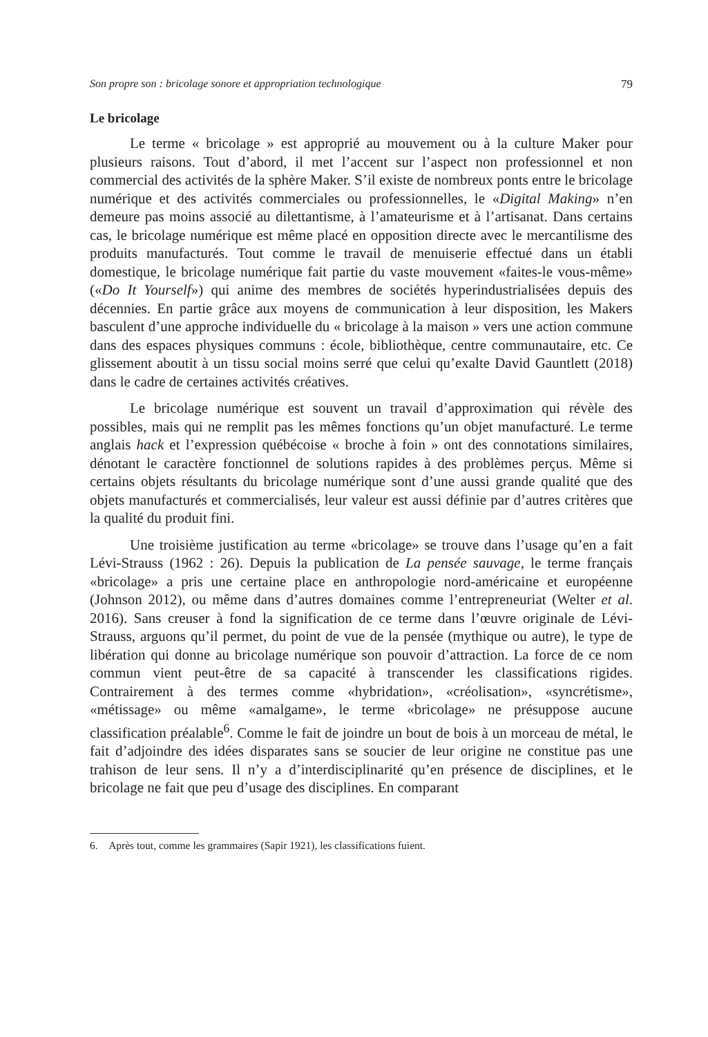Son propre son : bricolage sonore et appropriation technologique 79
Le bricolage
Le terme « bricolage » est approprié au mouvement ou à la culture Maker pour plusieurs raisons. Tout d’abord, il met l’accent sur l’aspect non professionnel et non commercial des activités de la sphère Maker. S’il existe de nombreux ponts entre le bricolage numérique et des activités commerciales ou professionnelles, le «Digital Making» n’en demeure pas moins associé au dilettantisme, à l’amateurisme et à l’artisanat. Dans certains cas, le bricolage numérique est même placé en opposition directe avec le mercantilisme des produits manufacturés. Tout comme le travail de menuiserie effectué dans un établi domestique, le bricolage numérique fait partie du vaste mouvement «faites-le vous-même» («Do It Yourself») qui anime des membres de sociétés hyperindustrialisées depuis des décennies. En partie grâce aux moyens de communication à leur disposition, les Makers basculent d’une approche individuelle du « bricolage à la maison » vers une action commune dans des espaces physiques communs : école, bibliothèque, centre communautaire, etc. Ce glissement aboutit à un tissu social moins serré que celui qu’exalte David Gauntlett (2018) dans le cadre de certaines activités créatives.
Le bricolage numérique est souvent un travail d’approximation qui révèle des possibles, mais qui ne remplit pas les mêmes fonctions qu’un objet manufacturé. Le terme anglais hack et l’expression québécoise « broche à foin » ont des connotations similaires, dénotant le caractère fonctionnel de solutions rapides à des problèmes perçus. Même si certains objets résultants du bricolage numérique sont d’une aussi grande qualité que des objets manufacturés et commercialisés, leur valeur est aussi définie par d’autres critères que la qualité du produit fini.
Une troisième justification au terme «bricolage» se trouve dans l’usage qu’en a fait Lévi-Strauss (1962 : 26). Depuis la publication de La pensée sauvage, le terme français «bricolage» a pris une certaine place en anthropologie nord-américaine et européenne (Johnson 2012), ou même dans d’autres domaines comme l’entrepreneuriat (Welter et al. 2016). Sans creuser à fond la signification de ce terme dans l’œuvre originale de Lévi-Strauss, arguons qu’il permet, du point de vue de la pensée (mythique ou autre), le type de libération qui donne au bricolage numérique son pouvoir d’attraction. La force de ce nom commun vient peut-être de sa capacité à transcender les classifications rigides. Contrairement à des termes comme «hybridation», «créolisation», «syncrétisme», «métissage» ou même «amalgame», le terme «bricolage» ne présuppose aucune classification préalable<sup>6</sup>. Comme le fait de joindre un bout de bois à un morceau de métal, le fait d’adjoindre des idées disparates sans se soucier de leur origine ne constitue pas une trahison de leur sens. Il n’y a d’interdisciplinarité qu’en présence de disciplines, et le bricolage ne fait que peu d’usage des disciplines. En comparant
6. Après tout, comme les grammaires (Sapir 1921), les classifications fuient.